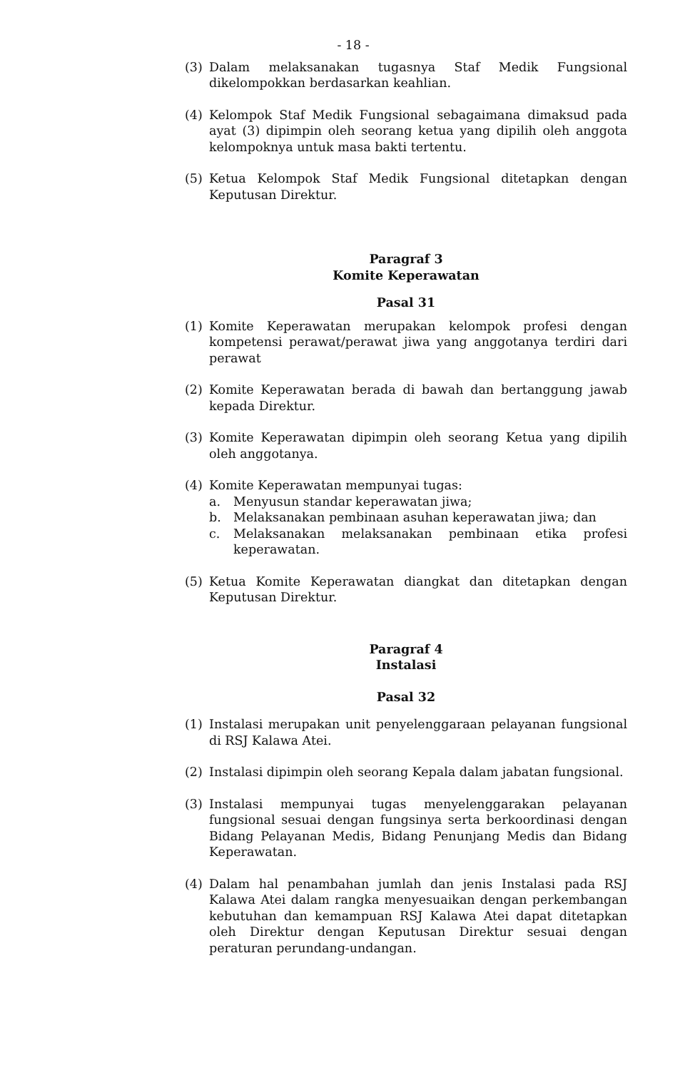- 18 -
(3) Dalam melaksanakan tugasnya Staf Medik Fungsional dikelompokkan berdasarkan keahlian.
(4) Kelompok Staf Medik Fungsional sebagaimana dimaksud pada ayat (3) dipimpin oleh seorang ketua yang dipilih oleh anggota kelompoknya untuk masa bakti tertentu.
(5) Ketua Kelompok Staf Medik Fungsional ditetapkan dengan Keputusan Direktur.
Paragraf 3
Komite Keperawatan
Pasal 31
(1) Komite Keperawatan merupakan kelompok profesi dengan kompetensi perawat/perawat jiwa yang anggotanya terdiri dari perawat
(2) Komite Keperawatan berada di bawah dan bertanggung jawab kepada Direktur.
(3) Komite Keperawatan dipimpin oleh seorang Ketua yang dipilih oleh anggotanya.
(4) Komite Keperawatan mempunyai tugas:
a. Menyusun standar keperawatan jiwa;
b. Melaksanakan pembinaan asuhan keperawatan jiwa; dan
c. Melaksanakan melaksanakan pembinaan etika profesi keperawatan.
(5) Ketua Komite Keperawatan diangkat dan ditetapkan dengan Keputusan Direktur.
Paragraf 4
Instalasi
Pasal 32
(1) Instalasi merupakan unit penyelenggaraan pelayanan fungsional di RSJ Kalawa Atei.
(2) Instalasi dipimpin oleh seorang Kepala dalam jabatan fungsional.
(3) Instalasi mempunyai tugas menyelenggarakan pelayanan fungsional sesuai dengan fungsinya serta berkoordinasi dengan Bidang Pelayanan Medis, Bidang Penunjang Medis dan Bidang Keperawatan.
(4) Dalam hal penambahan jumlah dan jenis Instalasi pada RSJ Kalawa Atei dalam rangka menyesuaikan dengan perkembangan kebutuhan dan kemampuan RSJ Kalawa Atei dapat ditetapkan oleh Direktur dengan Keputusan Direktur sesuai dengan peraturan perundang-undangan.